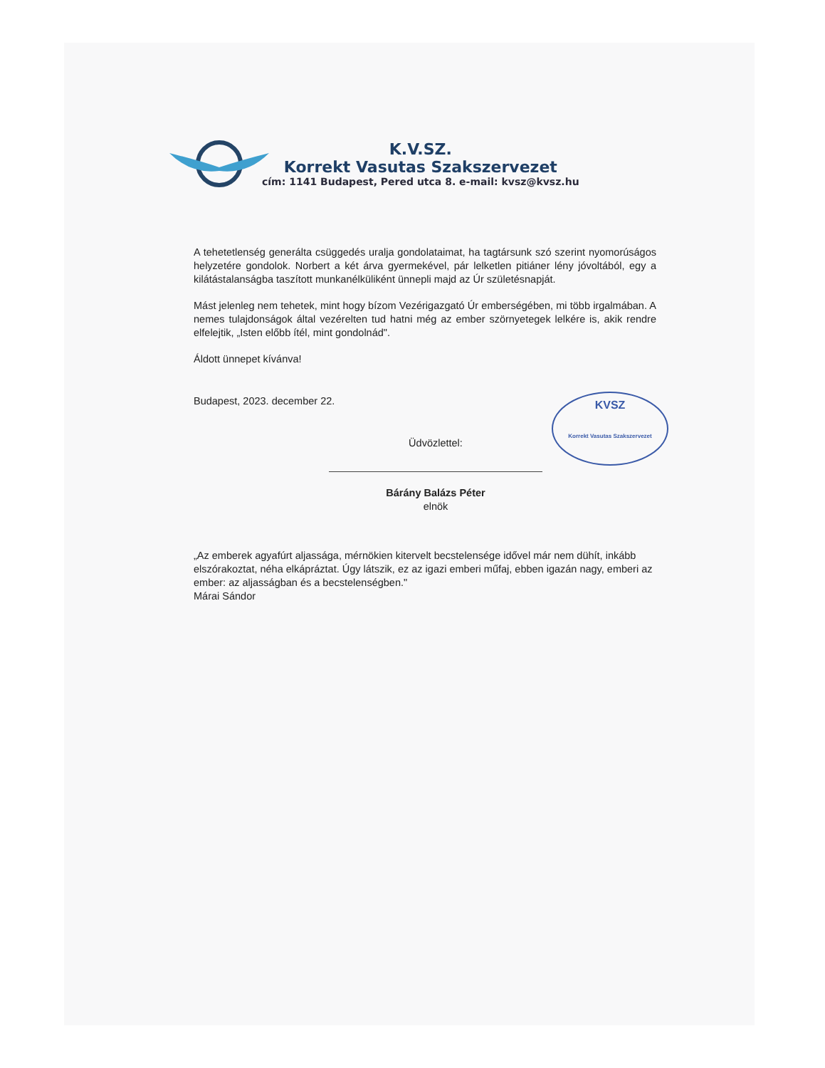K.V.SZ.
Korrekt Vasutas Szakszervezet
cím: 1141 Budapest, Pered utca 8. e-mail: kvsz@kvsz.hu
KVSZ
Korrekt Vasutas Szakszervezet
A tehetetlenség generálta csüggedés uralja gondolataimat, ha tagtársunk szó szerint nyomorúságos helyzetére gondolok. Norbert a két árva gyermekével, pár lelketlen pitiáner lény jóvoltából, egy a kilátástalanságba taszított munkanélküliként ünnepli majd az Úr születésnapját.
Mást jelenleg nem tehetek, mint hogy bízom Vezérigazgató Úr emberségében, mi több irgalmában. A nemes tulajdonságok által vezérelten tud hatni még az ember szörnyetegek lelkére is, akik rendre elfelejtik, „Isten előbb ítél, mint gondolnád".
Áldott ünnepet kívánva!
Budapest, 2023. december 22.
Üdvözlettel:
Bárány Balázs Péter
elnök
„Az emberek agyafúrt aljassága, mérnökien kitervelt becstelensége idővel már nem dühít, inkább elszórakoztat, néha elkápráztat. Úgy látszik, ez az igazi emberi műfaj, ebben igazán nagy, emberi az ember: az aljasságban és a becstelenségben."
Márai Sándor